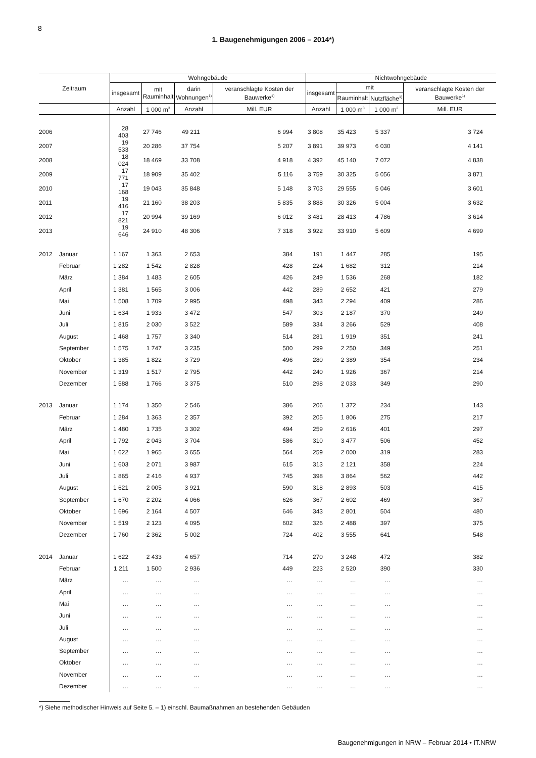8
1. Baugenehmigungen 2006 – 2014*)
| Zeitraum | | Wohngebäude | | | | Nichtwohngebäude | | | |
| --- | --- | --- | --- | --- | --- | --- | --- | --- | --- |
| | | insgesamt | mit Rauminhalt | darin Wohnungen<sup>1)</sup> | veranschlagte Kosten der Bauwerke<sup>1)</sup> | insgesamt | mit | | veranschlagte Kosten der Bauwerke<sup>1)</sup> |
| | | | | | | | Rauminhalt | Nutzfläche<sup>1)</sup> | |
| | | Anzahl | 1 000 m<sup>3</sup> | Anzahl | Mill. EUR | Anzahl | 1 000 m<sup>3</sup> | 1 000 m<sup>2</sup> | Mill. EUR |
| 2006 | | 28 403 | 27 746 | 49 211 | 6 994 | 3 808 | 35 423 | 5 337 | 3 724 |
| 2007 | | 19 533 | 20 286 | 37 754 | 5 207 | 3 891 | 39 973 | 6 030 | 4 141 |
| 2008 | | 18 024 | 18 469 | 33 708 | 4 918 | 4 392 | 45 140 | 7 072 | 4 838 |
| 2009 | | 17 771 | 18 909 | 35 402 | 5 116 | 3 759 | 30 325 | 5 056 | 3 871 |
| 2010 | | 17 168 | 19 043 | 35 848 | 5 148 | 3 703 | 29 555 | 5 046 | 3 601 |
| 2011 | | 19 416 | 21 160 | 38 203 | 5 835 | 3 888 | 30 326 | 5 004 | 3 632 |
| 2012 | | 17 821 | 20 994 | 39 169 | 6 012 | 3 481 | 28 413 | 4 786 | 3 614 |
| 2013 | | 19 646 | 24 910 | 48 306 | 7 318 | 3 922 | 33 910 | 5 609 | 4 699 |
| 2012 | Januar | 1 167 | 1 363 | 2 653 | 384 | 191 | 1 447 | 285 | 195 |
| | Februar | 1 282 | 1 542 | 2 828 | 428 | 224 | 1 682 | 312 | 214 |
| | März | 1 384 | 1 483 | 2 605 | 426 | 249 | 1 536 | 268 | 182 |
| | April | 1 381 | 1 565 | 3 006 | 442 | 289 | 2 652 | 421 | 279 |
| | Mai | 1 508 | 1 709 | 2 995 | 498 | 343 | 2 294 | 409 | 286 |
| | Juni | 1 634 | 1 933 | 3 472 | 547 | 303 | 2 187 | 370 | 249 |
| | Juli | 1 815 | 2 030 | 3 522 | 589 | 334 | 3 266 | 529 | 408 |
| | August | 1 468 | 1 757 | 3 340 | 514 | 281 | 1 919 | 351 | 241 |
| | September | 1 575 | 1 747 | 3 235 | 500 | 299 | 2 250 | 349 | 251 |
| | Oktober | 1 385 | 1 822 | 3 729 | 496 | 280 | 2 389 | 354 | 234 |
| | November | 1 319 | 1 517 | 2 795 | 442 | 240 | 1 926 | 367 | 214 |
| | Dezember | 1 588 | 1 766 | 3 375 | 510 | 298 | 2 033 | 349 | 290 |
| 2013 | Januar | 1 174 | 1 350 | 2 546 | 386 | 206 | 1 372 | 234 | 143 |
| | Februar | 1 284 | 1 363 | 2 357 | 392 | 205 | 1 806 | 275 | 217 |
| | März | 1 480 | 1 735 | 3 302 | 494 | 259 | 2 616 | 401 | 297 |
| | April | 1 792 | 2 043 | 3 704 | 586 | 310 | 3 477 | 506 | 452 |
| | Mai | 1 622 | 1 965 | 3 655 | 564 | 259 | 2 000 | 319 | 283 |
| | Juni | 1 603 | 2 071 | 3 987 | 615 | 313 | 2 121 | 358 | 224 |
| | Juli | 1 865 | 2 416 | 4 937 | 745 | 398 | 3 864 | 562 | 442 |
| | August | 1 621 | 2 005 | 3 921 | 590 | 318 | 2 893 | 503 | 415 |
| | September | 1 670 | 2 202 | 4 066 | 626 | 367 | 2 602 | 469 | 367 |
| | Oktober | 1 696 | 2 164 | 4 507 | 646 | 343 | 2 801 | 504 | 480 |
| | November | 1 519 | 2 123 | 4 095 | 602 | 326 | 2 488 | 397 | 375 |
| | Dezember | 1 760 | 2 362 | 5 002 | 724 | 402 | 3 555 | 641 | 548 |
| 2014 | Januar | 1 622 | 2 433 | 4 657 | 714 | 270 | 3 248 | 472 | 382 |
| | Februar | 1 211 | 1 500 | 2 936 | 449 | 223 | 2 520 | 390 | 330 |
| | März | … | … | … | … | … | … | … | … |
| | April | … | … | … | … | … | … | … | … |
| | Mai | … | … | … | … | … | … | … | … |
| | Juni | … | … | … | … | … | … | … | … |
| | Juli | … | … | … | … | … | … | … | … |
| | August | … | … | … | … | … | … | … | … |
| | September | … | … | … | … | … | … | … | … |
| | Oktober | … | … | … | … | … | … | … | … |
| | November | … | … | … | … | … | … | … | … |
| | Dezember | … | … | … | … | … | … | … | … |
*) Siehe methodischer Hinweis auf Seite 5. – 1) einschl. Baumaßnahmen an bestehenden Gebäuden
Baugenehmigungen in NRW – Februar 2014 • IT.NRW